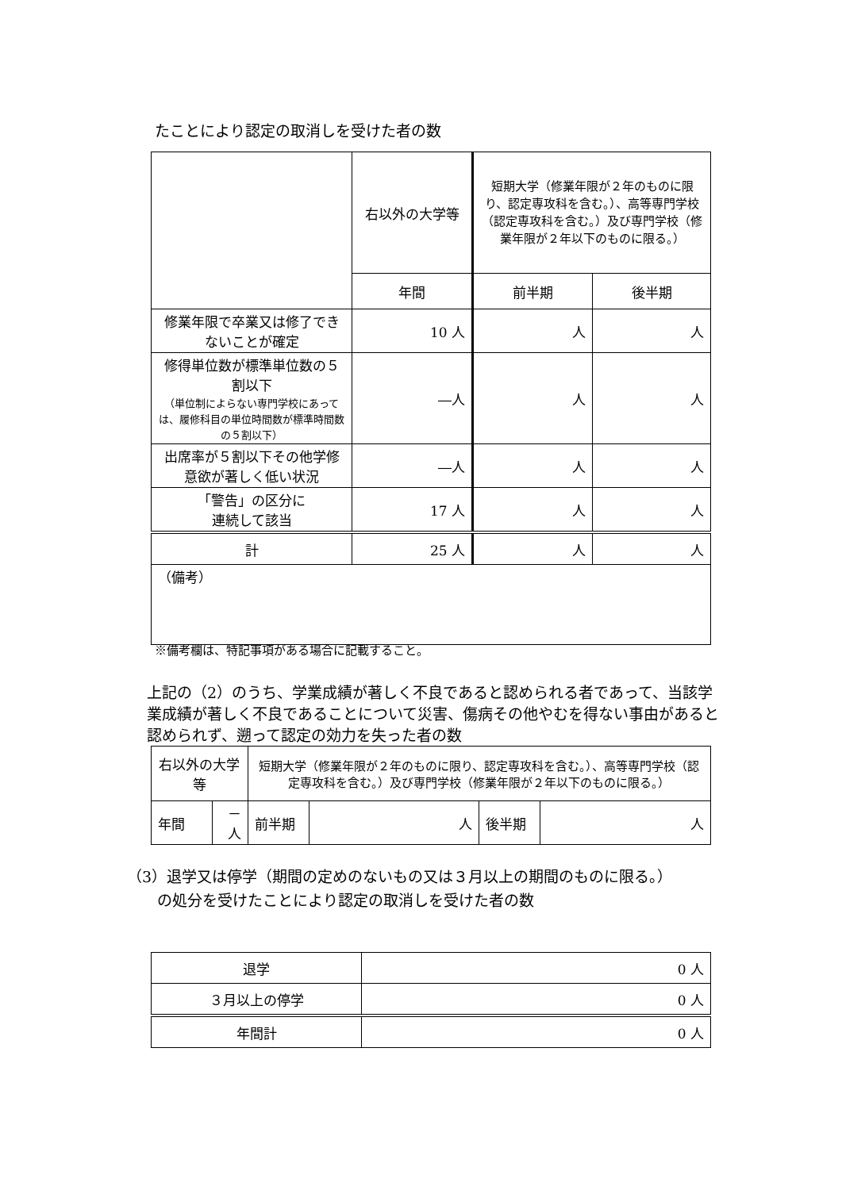たことにより認定の取消しを受けた者の数
| | 右以外の大学等 | 短期大学（修業年限が２年のものに限り、認定専攻科を含む。）、高等専門学校（認定専攻科を含む。）及び専門学校（修業年限が２年以下のものに限る。） | |
| | 年間 | 前半期 | 後半期 |
| 修業年限で卒業又は修了できないことが確定 | 10 人 | 人 | 人 |
| 修得単位数が標準単位数の５割以下 （単位制によらない専門学校にあっては、履修科目の単位時間数が標準時間数の５割以下） | ―人 | 人 | 人 |
| 出席率が５割以下その他学修意欲が著しく低い状況 | ―人 | 人 | 人 |
| 「警告」の区分に 連続して該当 | 17 人 | 人 | 人 |
| 計 | 25 人 | 人 | 人 |
| （備考） | | | |
※備考欄は、特記事項がある場合に記載すること。
上記の（2）のうち、学業成績が著しく不良であると認められる者であって、当該学業成績が著しく不良であることについて災害、傷病その他やむを得ない事由があると認められず、遡って認定の効力を失った者の数
| 右以外の大学等 | | 短期大学（修業年限が２年のものに限り、認定専攻科を含む。）、高等専門学校（認定専攻科を含む。）及び専門学校（修業年限が２年以下のものに限る。） | | | |
| 年間 | －人 | 前半期 | 人 | 後半期 | 人 |
（3）退学又は停学（期間の定めのないもの又は３月以上の期間のものに限る。）
　　の処分を受けたことにより認定の取消しを受けた者の数
| 退学 | 0 人 |
| ３月以上の停学 | 0 人 |
| 年間計 | 0 人 |